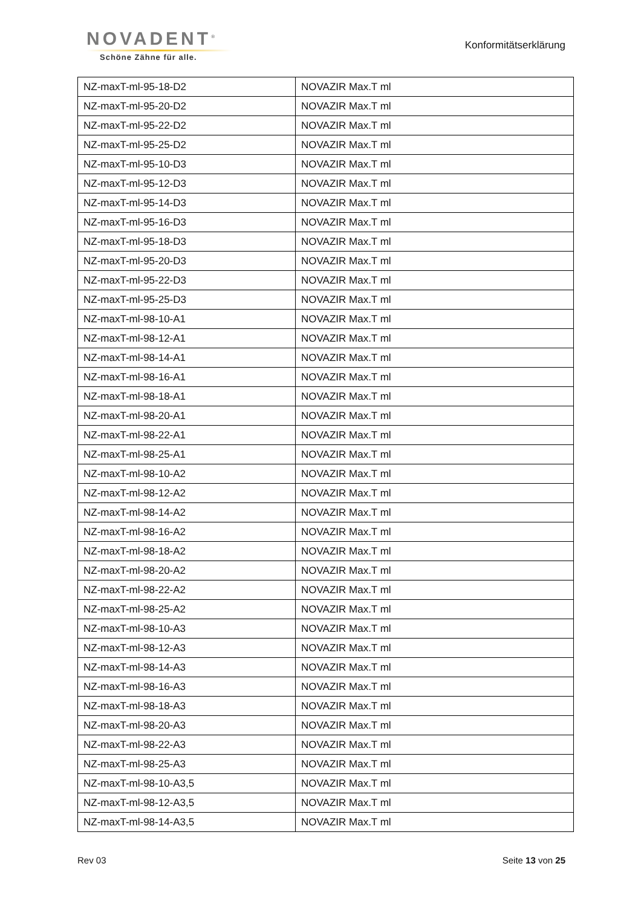NOVADENT<sup>®</sup>
Schöne Zähne für alle.
Konformitätserklärung
| NZ-maxT-ml-95-18-D2 | NOVAZIR Max.T ml |
| NZ-maxT-ml-95-20-D2 | NOVAZIR Max.T ml |
| NZ-maxT-ml-95-22-D2 | NOVAZIR Max.T ml |
| NZ-maxT-ml-95-25-D2 | NOVAZIR Max.T ml |
| NZ-maxT-ml-95-10-D3 | NOVAZIR Max.T ml |
| NZ-maxT-ml-95-12-D3 | NOVAZIR Max.T ml |
| NZ-maxT-ml-95-14-D3 | NOVAZIR Max.T ml |
| NZ-maxT-ml-95-16-D3 | NOVAZIR Max.T ml |
| NZ-maxT-ml-95-18-D3 | NOVAZIR Max.T ml |
| NZ-maxT-ml-95-20-D3 | NOVAZIR Max.T ml |
| NZ-maxT-ml-95-22-D3 | NOVAZIR Max.T ml |
| NZ-maxT-ml-95-25-D3 | NOVAZIR Max.T ml |
| NZ-maxT-ml-98-10-A1 | NOVAZIR Max.T ml |
| NZ-maxT-ml-98-12-A1 | NOVAZIR Max.T ml |
| NZ-maxT-ml-98-14-A1 | NOVAZIR Max.T ml |
| NZ-maxT-ml-98-16-A1 | NOVAZIR Max.T ml |
| NZ-maxT-ml-98-18-A1 | NOVAZIR Max.T ml |
| NZ-maxT-ml-98-20-A1 | NOVAZIR Max.T ml |
| NZ-maxT-ml-98-22-A1 | NOVAZIR Max.T ml |
| NZ-maxT-ml-98-25-A1 | NOVAZIR Max.T ml |
| NZ-maxT-ml-98-10-A2 | NOVAZIR Max.T ml |
| NZ-maxT-ml-98-12-A2 | NOVAZIR Max.T ml |
| NZ-maxT-ml-98-14-A2 | NOVAZIR Max.T ml |
| NZ-maxT-ml-98-16-A2 | NOVAZIR Max.T ml |
| NZ-maxT-ml-98-18-A2 | NOVAZIR Max.T ml |
| NZ-maxT-ml-98-20-A2 | NOVAZIR Max.T ml |
| NZ-maxT-ml-98-22-A2 | NOVAZIR Max.T ml |
| NZ-maxT-ml-98-25-A2 | NOVAZIR Max.T ml |
| NZ-maxT-ml-98-10-A3 | NOVAZIR Max.T ml |
| NZ-maxT-ml-98-12-A3 | NOVAZIR Max.T ml |
| NZ-maxT-ml-98-14-A3 | NOVAZIR Max.T ml |
| NZ-maxT-ml-98-16-A3 | NOVAZIR Max.T ml |
| NZ-maxT-ml-98-18-A3 | NOVAZIR Max.T ml |
| NZ-maxT-ml-98-20-A3 | NOVAZIR Max.T ml |
| NZ-maxT-ml-98-22-A3 | NOVAZIR Max.T ml |
| NZ-maxT-ml-98-25-A3 | NOVAZIR Max.T ml |
| NZ-maxT-ml-98-10-A3,5 | NOVAZIR Max.T ml |
| NZ-maxT-ml-98-12-A3,5 | NOVAZIR Max.T ml |
| NZ-maxT-ml-98-14-A3,5 | NOVAZIR Max.T ml |
Rev 03 Seite 13 von 25